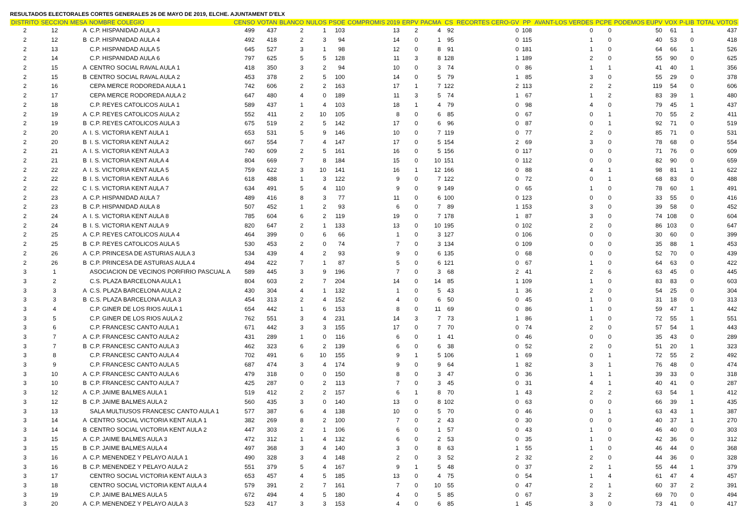RESULTADOS ELECTORALES CORTES GENERALES 26 DE MAYO DE 2019, ELCHE. AJUNTAMENT D'ELX
| DISTRITO | SECCION | MESA | NOMBRE COLEGIO | CENSO | VOTAN | BLANCO | NULOS | PSOE | COMPROMIS 2019 | ERPV | PACMA | CS | RECORTES CERO-GV | PP | AVANT-LOS VERDES | PCPE | PODEMOS EUPV | VOX | P-LIB | TOTAL VOTOS |
| --- | --- | --- | --- | --- | --- | --- | --- | --- | --- | --- | --- | --- | --- | --- | --- | --- | --- | --- | --- | --- |
| 2 | 12 | A | C.P. HISPANIDAD AULA 3 | 499 | 437 | 2 | 1 | 103 | 13 | 2 | 4 | 92 | 0 | 108 | 0 | 0 | 50 | 61 | 1 | 437 |
| 2 | 12 | B | C.P. HISPANIDAD AULA 4 | 492 | 418 | 2 | 3 | 94 | 14 | 0 | 1 | 95 | 0 | 115 | 1 | 0 | 40 | 53 | 0 | 418 |
| 2 | 13 | | C.P. HISPANIDAD AULA 5 | 645 | 527 | 3 | 1 | 98 | 12 | 0 | 8 | 91 | 0 | 181 | 1 | 0 | 64 | 66 | 1 | 526 |
| 2 | 14 | | C.P. HISPANIDAD AULA 6 | 797 | 625 | 5 | 5 | 128 | 11 | 3 | 8 | 128 | 1 | 189 | 2 | 0 | 55 | 90 | 0 | 625 |
| 2 | 15 | A | CENTRO SOCIAL RAVAL AULA 1 | 418 | 350 | 3 | 2 | 94 | 10 | 0 | 3 | 74 | 0 | 86 | 1 | 1 | 41 | 40 | 1 | 356 |
| 2 | 15 | B | CENTRO SOCIAL RAVAL AULA 2 | 453 | 378 | 2 | 5 | 100 | 14 | 0 | 5 | 79 | 1 | 85 | 3 | 0 | 55 | 29 | 0 | 378 |
| 2 | 16 | | CEPA MERCE RODOREDA AULA 1 | 742 | 606 | 2 | 2 | 163 | 17 | 1 | 7 | 122 | 2 | 113 | 2 | 2 | 119 | 54 | 0 | 606 |
| 2 | 17 | | CEPA MERCE RODOREDA AULA 2 | 647 | 480 | 4 | 0 | 189 | 11 | 3 | 5 | 74 | 1 | 67 | 1 | 2 | 83 | 39 | 1 | 480 |
| 2 | 18 | | C.P. REYES CATOLICOS AULA 1 | 589 | 437 | 1 | 4 | 103 | 18 | 1 | 4 | 79 | 0 | 98 | 4 | 0 | 79 | 45 | 1 | 437 |
| 2 | 19 | A | C.P. REYES CATOLICOS AULA 2 | 552 | 411 | 2 | 10 | 105 | 8 | 0 | 6 | 85 | 0 | 67 | 0 | 1 | 70 | 55 | 2 | 411 |
| 2 | 19 | B | C.P. REYES CATOLICOS AULA 3 | 675 | 519 | 2 | 5 | 142 | 17 | 0 | 6 | 96 | 0 | 87 | 0 | 1 | 92 | 71 | 0 | 519 |
| 2 | 20 | A | I. S. VICTORIA KENT AULA 1 | 653 | 531 | 5 | 9 | 146 | 10 | 0 | 7 | 119 | 0 | 77 | 2 | 0 | 85 | 71 | 0 | 531 |
| 2 | 20 | B | I. S. VICTORIA KENT AULA 2 | 667 | 554 | 7 | 4 | 147 | 17 | 0 | 5 | 154 | 2 | 69 | 3 | 0 | 78 | 68 | 0 | 554 |
| 2 | 21 | A | I. S. VICTORIA KENT AULA 3 | 740 | 609 | 2 | 5 | 161 | 16 | 0 | 5 | 156 | 0 | 117 | 0 | 0 | 71 | 76 | 0 | 609 |
| 2 | 21 | B | I. S. VICTORIA KENT AULA 4 | 804 | 669 | 7 | 8 | 184 | 15 | 0 | 10 | 151 | 0 | 112 | 0 | 0 | 82 | 90 | 0 | 659 |
| 2 | 22 | A | I. S. VICTORIA KENT AULA 5 | 759 | 622 | 3 | 10 | 141 | 16 | 1 | 12 | 166 | 0 | 88 | 4 | 1 | 98 | 81 | 1 | 622 |
| 2 | 22 | B | I. S. VICTORIA KENT AULA 6 | 618 | 488 | 1 | 3 | 122 | 9 | 0 | 7 | 122 | 0 | 72 | 0 | 1 | 68 | 83 | 0 | 488 |
| 2 | 22 | C | I. S. VICTORIA KENT AULA 7 | 634 | 491 | 5 | 4 | 110 | 9 | 0 | 9 | 149 | 0 | 65 | 1 | 0 | 78 | 60 | 1 | 491 |
| 2 | 23 | A | C.P. HISPANIDAD AULA 7 | 489 | 416 | 8 | 3 | 77 | 11 | 0 | 6 | 100 | 0 | 123 | 0 | 0 | 33 | 55 | 0 | 416 |
| 2 | 23 | B | C.P. HISPANIDAD AULA 8 | 507 | 452 | 1 | 2 | 93 | 6 | 0 | 7 | 89 | 1 | 153 | 3 | 0 | 39 | 58 | 0 | 452 |
| 2 | 24 | A | I. S. VICTORIA KENT AULA 8 | 785 | 604 | 6 | 2 | 119 | 19 | 0 | 7 | 178 | 1 | 87 | 3 | 0 | 74 | 108 | 0 | 604 |
| 2 | 24 | B | I. S. VICTORIA KENT AULA 9 | 820 | 647 | 2 | 1 | 133 | 13 | 0 | 10 | 195 | 0 | 102 | 2 | 0 | 86 | 103 | 0 | 647 |
| 2 | 25 | A | C.P. REYES CATOLICOS AULA 4 | 464 | 399 | 0 | 6 | 66 | 1 | 0 | 3 | 127 | 0 | 106 | 0 | 0 | 30 | 60 | 0 | 399 |
| 2 | 25 | B | C.P. REYES CATOLICOS AULA 5 | 530 | 453 | 2 | 0 | 74 | 7 | 0 | 3 | 134 | 0 | 109 | 0 | 0 | 35 | 88 | 1 | 453 |
| 2 | 26 | A | C.P. PRINCESA DE ASTURIAS AULA 3 | 534 | 439 | 4 | 2 | 93 | 9 | 0 | 6 | 135 | 0 | 68 | 0 | 0 | 52 | 70 | 0 | 439 |
| 2 | 26 | B | C.P. PRINCESA DE ASTURIAS AULA 4 | 494 | 422 | 7 | 1 | 87 | 5 | 0 | 6 | 121 | 0 | 67 | 1 | 0 | 64 | 63 | 0 | 422 |
| 3 | 1 | | ASOCIACION DE VECINOS PORFIRIO PASCUAL A | 589 | 445 | 3 | 9 | 196 | 7 | 0 | 3 | 68 | 2 | 41 | 2 | 6 | 63 | 45 | 0 | 445 |
| 3 | 2 | | C.S. PLAZA BARCELONA AULA 1 | 804 | 603 | 2 | 7 | 204 | 14 | 0 | 14 | 85 | 1 | 109 | 1 | 0 | 83 | 83 | 0 | 603 |
| 3 | 3 | A | C.S. PLAZA BARCELONA AULA 2 | 430 | 304 | 4 | 1 | 132 | 1 | 0 | 5 | 43 | 1 | 36 | 2 | 0 | 54 | 25 | 0 | 304 |
| 3 | 3 | B | C.S. PLAZA BARCELONA AULA 3 | 454 | 313 | 2 | 4 | 152 | 4 | 0 | 6 | 50 | 0 | 45 | 1 | 0 | 31 | 18 | 0 | 313 |
| 3 | 4 | | C.P. GINER DE LOS RIOS AULA 1 | 654 | 442 | 1 | 6 | 153 | 8 | 0 | 11 | 69 | 0 | 86 | 1 | 0 | 59 | 47 | 1 | 442 |
| 3 | 5 | | C.P. GINER DE LOS RIOS AULA 2 | 762 | 551 | 3 | 4 | 231 | 14 | 3 | 7 | 73 | 1 | 86 | 1 | 0 | 72 | 55 | 1 | 551 |
| 3 | 6 | | C.P. FRANCESC CANTO AULA 1 | 671 | 442 | 3 | 3 | 155 | 17 | 0 | 7 | 70 | 0 | 74 | 2 | 0 | 57 | 54 | 1 | 443 |
| 3 | 7 | A | C.P. FRANCESC CANTO AULA 2 | 431 | 289 | 1 | 0 | 116 | 6 | 0 | 1 | 41 | 0 | 46 | 0 | 0 | 35 | 43 | 0 | 289 |
| 3 | 7 | B | C.P. FRANCESC CANTO AULA 3 | 462 | 323 | 6 | 2 | 139 | 6 | 0 | 6 | 38 | 0 | 52 | 2 | 0 | 51 | 20 | 1 | 323 |
| 3 | 8 | | C.P. FRANCESC CANTO AULA 4 | 702 | 491 | 6 | 10 | 155 | 9 | 1 | 5 | 106 | 1 | 69 | 0 | 1 | 72 | 55 | 2 | 492 |
| 3 | 9 | | C.P. FRANCESC CANTO AULA 5 | 687 | 474 | 3 | 4 | 174 | 9 | 0 | 9 | 64 | 1 | 82 | 3 | 1 | 76 | 48 | 0 | 474 |
| 3 | 10 | A | C.P. FRANCESC CANTO AULA 6 | 479 | 318 | 0 | 0 | 150 | 8 | 0 | 3 | 47 | 0 | 36 | 1 | 1 | 39 | 33 | 0 | 318 |
| 3 | 10 | B | C.P. FRANCESC CANTO AULA 7 | 425 | 287 | 0 | 2 | 113 | 7 | 0 | 3 | 45 | 0 | 31 | 4 | 1 | 40 | 41 | 0 | 287 |
| 3 | 12 | A | C.P. JAIME BALMES AULA 1 | 519 | 412 | 2 | 2 | 157 | 6 | 1 | 8 | 70 | 1 | 43 | 2 | 2 | 63 | 54 | 1 | 412 |
| 3 | 12 | B | C.P. JAIME BALMES AULA 2 | 560 | 435 | 3 | 0 | 140 | 13 | 0 | 8 | 102 | 0 | 63 | 0 | 0 | 66 | 39 | 1 | 435 |
| 3 | 13 | | SALA MULTIUSOS FRANCESC CANTO AULA 1 | 577 | 387 | 6 | 4 | 138 | 10 | 0 | 5 | 70 | 0 | 46 | 0 | 1 | 63 | 43 | 1 | 387 |
| 3 | 14 | A | CENTRO SOCIAL VICTORIA KENT AULA 1 | 382 | 269 | 8 | 2 | 100 | 7 | 0 | 2 | 43 | 0 | 30 | 0 | 0 | 40 | 37 | 1 | 270 |
| 3 | 14 | B | CENTRO SOCIAL VICTORIA KENT AULA 2 | 447 | 303 | 2 | 1 | 106 | 6 | 0 | 1 | 57 | 0 | 43 | 1 | 0 | 46 | 40 | 0 | 303 |
| 3 | 15 | A | C.P. JAIME BALMES AULA 3 | 472 | 312 | 1 | 4 | 132 | 6 | 0 | 2 | 53 | 0 | 35 | 1 | 0 | 42 | 36 | 0 | 312 |
| 3 | 15 | B | C.P. JAIME BALMES AULA 4 | 497 | 368 | 3 | 4 | 140 | 3 | 0 | 8 | 63 | 1 | 55 | 1 | 0 | 46 | 44 | 0 | 368 |
| 3 | 16 | A | C.P. MENENDEZ Y PELAYO AULA 1 | 490 | 328 | 3 | 4 | 148 | 2 | 0 | 3 | 52 | 2 | 32 | 2 | 0 | 44 | 36 | 0 | 328 |
| 3 | 16 | B | C.P. MENENDEZ Y PELAYO AULA 2 | 551 | 379 | 5 | 4 | 167 | 9 | 1 | 5 | 48 | 0 | 37 | 2 | 1 | 55 | 44 | 1 | 379 |
| 3 | 17 | | CENTRO SOCIAL VICTORIA KENT AULA 3 | 653 | 457 | 4 | 5 | 185 | 13 | 0 | 4 | 75 | 0 | 54 | 1 | 4 | 61 | 47 | 4 | 457 |
| 3 | 18 | | CENTRO SOCIAL VICTORIA KENT AULA 4 | 579 | 391 | 2 | 7 | 161 | 7 | 0 | 10 | 55 | 0 | 47 | 2 | 1 | 60 | 37 | 2 | 391 |
| 3 | 19 | | C.P. JAIME BALMES AULA 5 | 672 | 494 | 4 | 5 | 180 | 4 | 0 | 5 | 85 | 0 | 67 | 3 | 2 | 69 | 70 | 0 | 494 |
| 3 | 20 | A | C.P. MENENDEZ Y PELAYO AULA 3 | 523 | 417 | 3 | 3 | 153 | 4 | 0 | 6 | 85 | 1 | 45 | 3 | 0 | 73 | 41 | 0 | 417 |